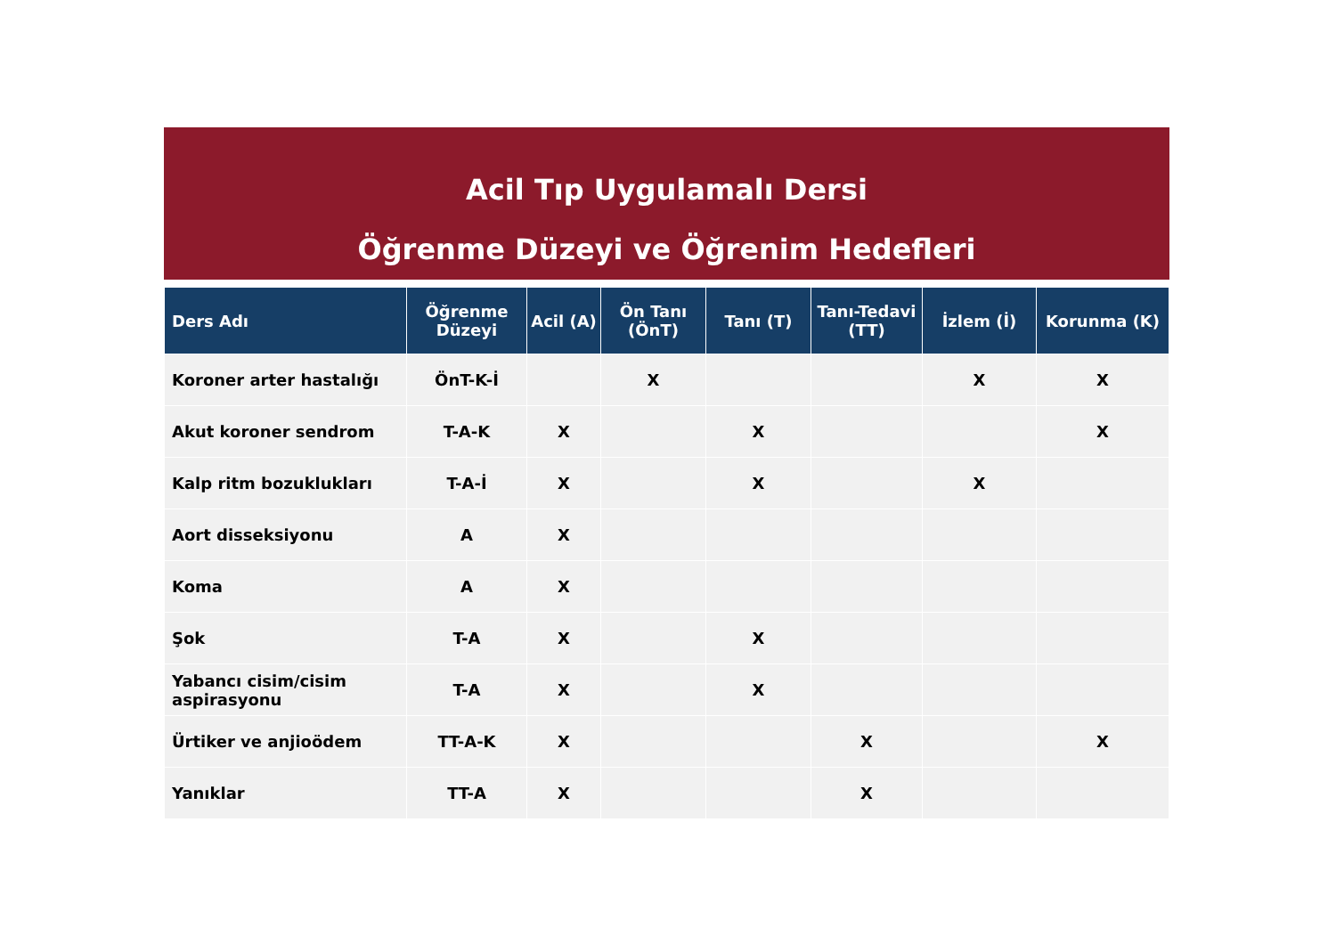Acil Tıp Uygulamalı Dersi
Öğrenme Düzeyi ve Öğrenim Hedefleri
| Ders Adı | Öğrenme Düzeyi | Acil (A) | Ön Tanı (ÖnT) | Tanı (T) | Tanı-Tedavi (TT) | İzlem (İ) | Korunma (K) |
| --- | --- | --- | --- | --- | --- | --- | --- |
| Koroner arter hastalığı | ÖnT-K-İ | | X | | | X | X |
| Akut koroner sendrom | T-A-K | X | | X | | | X |
| Kalp ritm bozuklukları | T-A-İ | X | | X | | X | |
| Aort disseksiyonu | A | X | | | | | |
| Koma | A | X | | | | | |
| Şok | T-A | X | | X | | | |
| Yabancı cisim/cisim aspirasyonu | T-A | X | | X | | | |
| Ürtiker ve anjioödem | TT-A-K | X | | | X | | X |
| Yanıklar | TT-A | X | | | X | | |